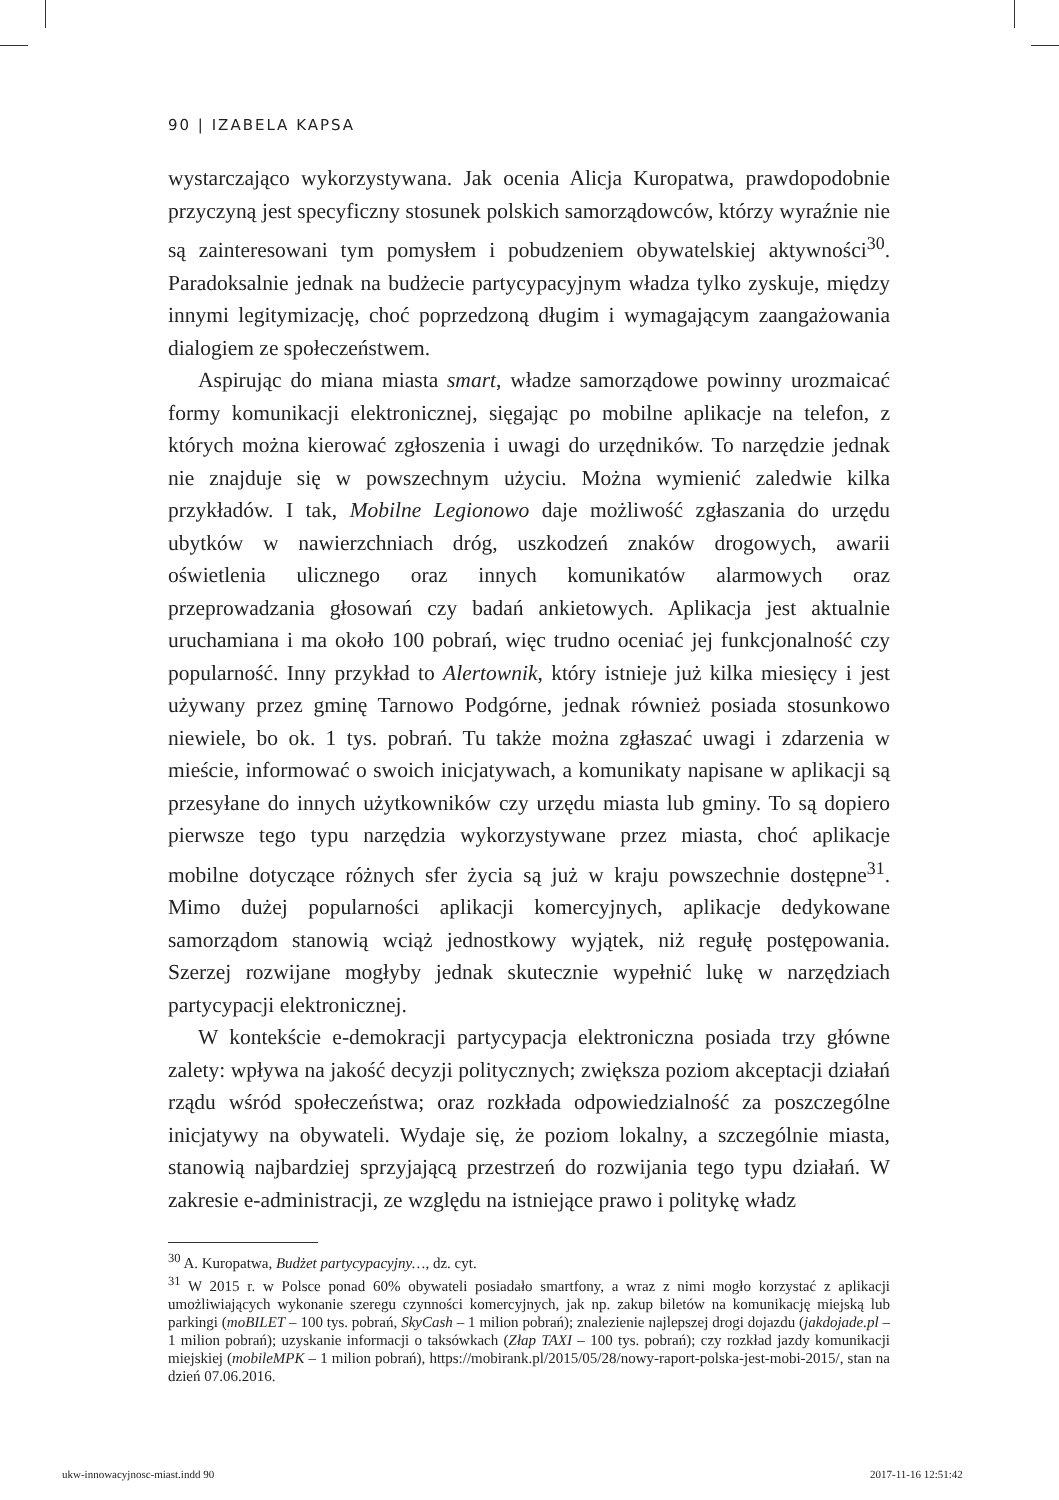90 | IZABELA KAPSA
wystarczająco wykorzystywana. Jak ocenia Alicja Kuropatwa, prawdopodobnie przyczyną jest specyficzny stosunek polskich samorządowców, którzy wyraźnie nie są zainteresowani tym pomysłem i pobudzeniem obywatelskiej aktywności<sup>30</sup>. Paradoksalnie jednak na budżecie partycypacyjnym władza tylko zyskuje, między innymi legitymizację, choć poprzedzoną długim i wymagającym zaangażowania dialogiem ze społeczeństwem.
Aspirując do miana miasta smart, władze samorządowe powinny urozmaicać formy komunikacji elektronicznej, sięgając po mobilne aplikacje na telefon, z których można kierować zgłoszenia i uwagi do urzędników. To narzędzie jednak nie znajduje się w powszechnym użyciu. Można wymienić zaledwie kilka przykładów. I tak, Mobilne Legionowo daje możliwość zgłaszania do urzędu ubytków w nawierzchniach dróg, uszkodzeń znaków drogowych, awarii oświetlenia ulicznego oraz innych komunikatów alarmowych oraz przeprowadzania głosowań czy badań ankietowych. Aplikacja jest aktualnie uruchamiana i ma około 100 pobrań, więc trudno oceniać jej funkcjonalność czy popularność. Inny przykład to Alertownik, który istnieje już kilka miesięcy i jest używany przez gminę Tarnowo Podgórne, jednak również posiada stosunkowo niewiele, bo ok. 1 tys. pobrań. Tu także można zgłaszać uwagi i zdarzenia w mieście, informować o swoich inicjatywach, a komunikaty napisane w aplikacji są przesyłane do innych użytkowników czy urzędu miasta lub gminy. To są dopiero pierwsze tego typu narzędzia wykorzystywane przez miasta, choć aplikacje mobilne dotyczące różnych sfer życia są już w kraju powszechnie dostępne<sup>31</sup>. Mimo dużej popularności aplikacji komercyjnych, aplikacje dedykowane samorządom stanowią wciąż jednostkowy wyjątek, niż regułę postępowania. Szerzej rozwijane mogłyby jednak skutecznie wypełnić lukę w narzędziach partycypacji elektronicznej.
W kontekście e-demokracji partycypacja elektroniczna posiada trzy główne zalety: wpływa na jakość decyzji politycznych; zwiększa poziom akceptacji działań rządu wśród społeczeństwa; oraz rozkłada odpowiedzialność za poszczególne inicjatywy na obywateli. Wydaje się, że poziom lokalny, a szczególnie miasta, stanowią najbardziej sprzyjającą przestrzeń do rozwijania tego typu działań. W zakresie e-administracji, ze względu na istniejące prawo i politykę władz
<sup>30</sup> A. Kuropatwa, Budżet partycypacyjny…, dz. cyt.
<sup>31</sup> W 2015 r. w Polsce ponad 60% obywateli posiadało smartfony, a wraz z nimi mogło korzystać z aplikacji umożliwiających wykonanie szeregu czynności komercyjnych, jak np. zakup biletów na komunikację miejską lub parkingi (moBILET – 100 tys. pobrań, SkyCash – 1 milion pobrań); znalezienie najlepszej drogi dojazdu (jakdojade.pl – 1 milion pobrań); uzyskanie informacji o taksówkach (Złap TAXI – 100 tys. pobrań); czy rozkład jazdy komunikacji miejskiej (mobileMPK – 1 milion pobrań), https://mobirank.pl/2015/05/28/nowy-raport-polska-jest-mobi-2015/, stan na dzień 07.06.2016.
ukw-innowacyjnosc-miast.indd 90
2017-11-16 12:51:42